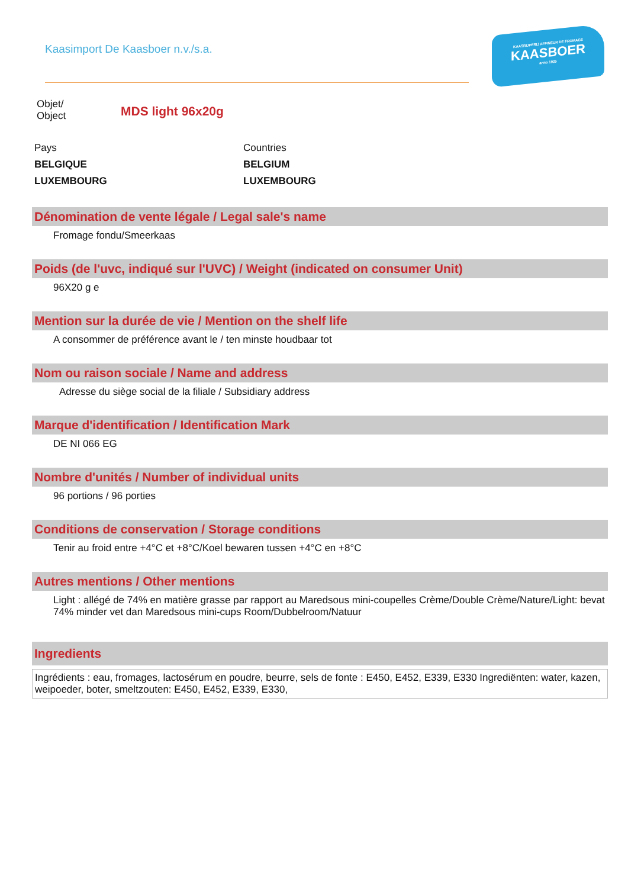Kaasimport De Kaasboer n.v./s.a.
KAASRIJPERIJ AFFINEUR DE FROMAGE
KAASBOER
anno 1925
Objet/
Object
MDS light 96x20g
Pays
BELGIQUE
LUXEMBOURG
Countries
BELGIUM
LUXEMBOURG
Dénomination de vente légale / Legal sale's name
Fromage fondu/Smeerkaas
Poids (de l'uvc, indiqué sur l'UVC) / Weight (indicated on consumer Unit)
96X20 g e
Mention sur la durée de vie / Mention on the shelf life
A consommer de préférence avant le / ten minste houdbaar tot
Nom ou raison sociale / Name and address
Adresse du siège social de la filiale / Subsidiary address
Marque d'identification / Identification Mark
DE NI 066 EG
Nombre d'unités / Number of individual units
96 portions / 96 porties
Conditions de conservation / Storage conditions
Tenir au froid entre +4°C et +8°C/Koel bewaren tussen +4°C en +8°C
Autres mentions / Other mentions
Light : allégé de 74% en matière grasse par rapport au Maredsous mini-coupelles Crème/Double Crème/Nature/Light: bevat 74% minder vet dan Maredsous mini-cups Room/Dubbelroom/Natuur
Ingredients
Ingrédients : eau, fromages, lactosérum en poudre, beurre, sels de fonte : E450, E452, E339, E330 Ingrediënten: water, kazen, weipoeder, boter, smeltzouten: E450, E452, E339, E330,